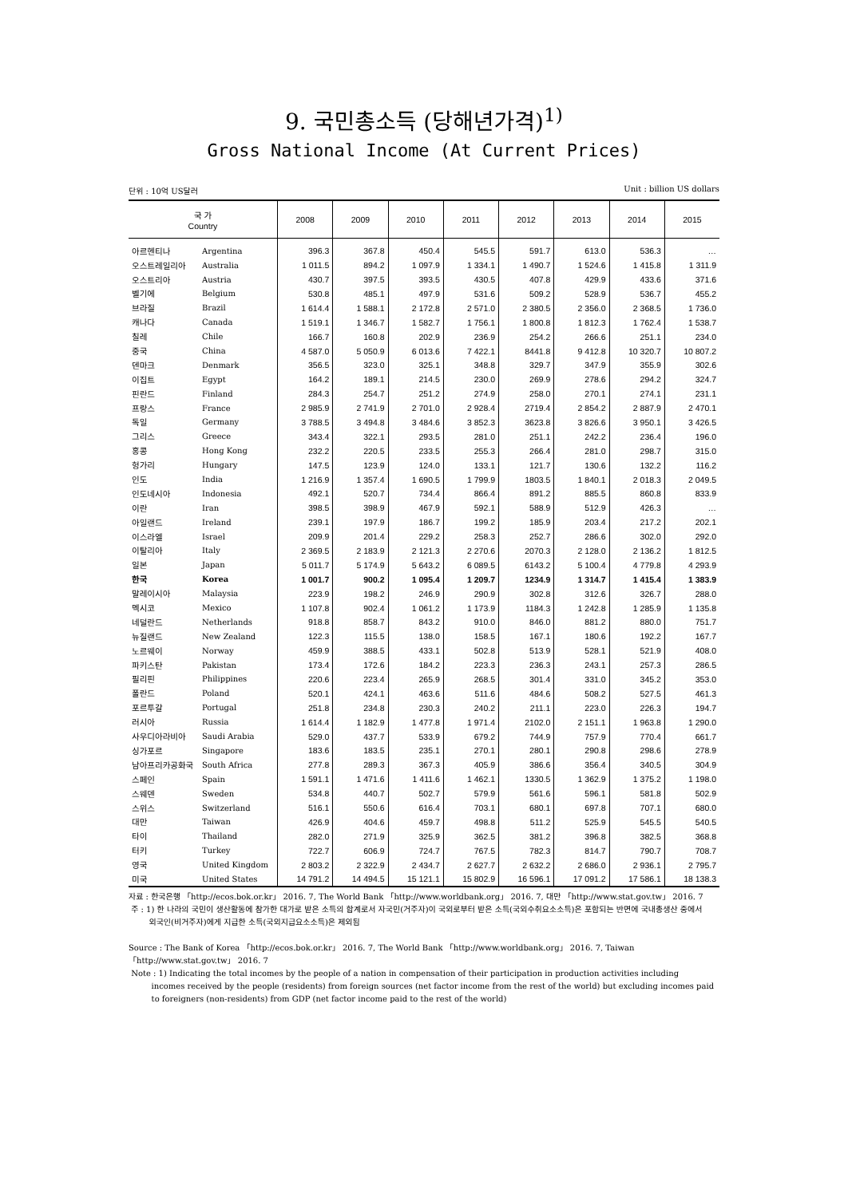9. 국민총소득 (당해년가격)<sup>1)</sup>
Gross National Income (At Current Prices)
단위 : 10억 US달러 Unit : billion US dollars
| 국 가 Country | | 2008 | 2009 | 2010 | 2011 | 2012 | 2013 | 2014 | 2015 |
| --- | --- | --- | --- | --- | --- | --- | --- | --- | --- |
| 아르헨티나 | Argentina | 396.3 | 367.8 | 450.4 | 545.5 | 591.7 | 613.0 | 536.3 | … |
| 오스트레일리아 | Australia | 1 011.5 | 894.2 | 1 097.9 | 1 334.1 | 1 490.7 | 1 524.6 | 1 415.8 | 1 311.9 |
| 오스트리아 | Austria | 430.7 | 397.5 | 393.5 | 430.5 | 407.8 | 429.9 | 433.6 | 371.6 |
| 벨기에 | Belgium | 530.8 | 485.1 | 497.9 | 531.6 | 509.2 | 528.9 | 536.7 | 455.2 |
| 브라질 | Brazil | 1 614.4 | 1 588.1 | 2 172.8 | 2 571.0 | 2 380.5 | 2 356.0 | 2 368.5 | 1 736.0 |
| 캐나다 | Canada | 1 519.1 | 1 346.7 | 1 582.7 | 1 756.1 | 1 800.8 | 1 812.3 | 1 762.4 | 1 538.7 |
| 칠레 | Chile | 166.7 | 160.8 | 202.9 | 236.9 | 254.2 | 266.6 | 251.1 | 234.0 |
| 중국 | China | 4 587.0 | 5 050.9 | 6 013.6 | 7 422.1 | 8441.8 | 9 412.8 | 10 320.7 | 10 807.2 |
| 덴마크 | Denmark | 356.5 | 323.0 | 325.1 | 348.8 | 329.7 | 347.9 | 355.9 | 302.6 |
| 이집트 | Egypt | 164.2 | 189.1 | 214.5 | 230.0 | 269.9 | 278.6 | 294.2 | 324.7 |
| 핀란드 | Finland | 284.3 | 254.7 | 251.2 | 274.9 | 258.0 | 270.1 | 274.1 | 231.1 |
| 프랑스 | France | 2 985.9 | 2 741.9 | 2 701.0 | 2 928.4 | 2719.4 | 2 854.2 | 2 887.9 | 2 470.1 |
| 독일 | Germany | 3 788.5 | 3 494.8 | 3 484.6 | 3 852.3 | 3623.8 | 3 826.6 | 3 950.1 | 3 426.5 |
| 그리스 | Greece | 343.4 | 322.1 | 293.5 | 281.0 | 251.1 | 242.2 | 236.4 | 196.0 |
| 홍콩 | Hong Kong | 232.2 | 220.5 | 233.5 | 255.3 | 266.4 | 281.0 | 298.7 | 315.0 |
| 헝가리 | Hungary | 147.5 | 123.9 | 124.0 | 133.1 | 121.7 | 130.6 | 132.2 | 116.2 |
| 인도 | India | 1 216.9 | 1 357.4 | 1 690.5 | 1 799.9 | 1803.5 | 1 840.1 | 2 018.3 | 2 049.5 |
| 인도네시아 | Indonesia | 492.1 | 520.7 | 734.4 | 866.4 | 891.2 | 885.5 | 860.8 | 833.9 |
| 이란 | Iran | 398.5 | 398.9 | 467.9 | 592.1 | 588.9 | 512.9 | 426.3 | … |
| 아일랜드 | Ireland | 239.1 | 197.9 | 186.7 | 199.2 | 185.9 | 203.4 | 217.2 | 202.1 |
| 이스라엘 | Israel | 209.9 | 201.4 | 229.2 | 258.3 | 252.7 | 286.6 | 302.0 | 292.0 |
| 이탈리아 | Italy | 2 369.5 | 2 183.9 | 2 121.3 | 2 270.6 | 2070.3 | 2 128.0 | 2 136.2 | 1 812.5 |
| 일본 | Japan | 5 011.7 | 5 174.9 | 5 643.2 | 6 089.5 | 6143.2 | 5 100.4 | 4 779.8 | 4 293.9 |
| 한국 | Korea | 1 001.7 | 900.2 | 1 095.4 | 1 209.7 | 1234.9 | 1 314.7 | 1 415.4 | 1 383.9 |
| 말레이시아 | Malaysia | 223.9 | 198.2 | 246.9 | 290.9 | 302.8 | 312.6 | 326.7 | 288.0 |
| 멕시코 | Mexico | 1 107.8 | 902.4 | 1 061.2 | 1 173.9 | 1184.3 | 1 242.8 | 1 285.9 | 1 135.8 |
| 네덜란드 | Netherlands | 918.8 | 858.7 | 843.2 | 910.0 | 846.0 | 881.2 | 880.0 | 751.7 |
| 뉴질랜드 | New Zealand | 122.3 | 115.5 | 138.0 | 158.5 | 167.1 | 180.6 | 192.2 | 167.7 |
| 노르웨이 | Norway | 459.9 | 388.5 | 433.1 | 502.8 | 513.9 | 528.1 | 521.9 | 408.0 |
| 파키스탄 | Pakistan | 173.4 | 172.6 | 184.2 | 223.3 | 236.3 | 243.1 | 257.3 | 286.5 |
| 필리핀 | Philippines | 220.6 | 223.4 | 265.9 | 268.5 | 301.4 | 331.0 | 345.2 | 353.0 |
| 폴란드 | Poland | 520.1 | 424.1 | 463.6 | 511.6 | 484.6 | 508.2 | 527.5 | 461.3 |
| 포르투갈 | Portugal | 251.8 | 234.8 | 230.3 | 240.2 | 211.1 | 223.0 | 226.3 | 194.7 |
| 러시아 | Russia | 1 614.4 | 1 182.9 | 1 477.8 | 1 971.4 | 2102.0 | 2 151.1 | 1 963.8 | 1 290.0 |
| 사우디아라비아 | Saudi Arabia | 529.0 | 437.7 | 533.9 | 679.2 | 744.9 | 757.9 | 770.4 | 661.7 |
| 싱가포르 | Singapore | 183.6 | 183.5 | 235.1 | 270.1 | 280.1 | 290.8 | 298.6 | 278.9 |
| 남아프리카공화국 | South Africa | 277.8 | 289.3 | 367.3 | 405.9 | 386.6 | 356.4 | 340.5 | 304.9 |
| 스페인 | Spain | 1 591.1 | 1 471.6 | 1 411.6 | 1 462.1 | 1330.5 | 1 362.9 | 1 375.2 | 1 198.0 |
| 스웨덴 | Sweden | 534.8 | 440.7 | 502.7 | 579.9 | 561.6 | 596.1 | 581.8 | 502.9 |
| 스위스 | Switzerland | 516.1 | 550.6 | 616.4 | 703.1 | 680.1 | 697.8 | 707.1 | 680.0 |
| 대만 | Taiwan | 426.9 | 404.6 | 459.7 | 498.8 | 511.2 | 525.9 | 545.5 | 540.5 |
| 타이 | Thailand | 282.0 | 271.9 | 325.9 | 362.5 | 381.2 | 396.8 | 382.5 | 368.8 |
| 터키 | Turkey | 722.7 | 606.9 | 724.7 | 767.5 | 782.3 | 814.7 | 790.7 | 708.7 |
| 영국 | United Kingdom | 2 803.2 | 2 322.9 | 2 434.7 | 2 627.7 | 2 632.2 | 2 686.0 | 2 936.1 | 2 795.7 |
| 미국 | United States | 14 791.2 | 14 494.5 | 15 121.1 | 15 802.9 | 16 596.1 | 17 091.2 | 17 586.1 | 18 138.3 |
자료 : 한국은행 「http://ecos.bok.or.kr」 2016. 7, The World Bank 「http://www.worldbank.org」 2016. 7, 대만 「http://www.stat.gov.tw」 2016. 7
주 : 1) 한 나라의 국민이 생산활동에 참가한 대가로 받은 소득의 합계로서 자국민(거주자)이 국외로부터 받은 소득(국외수취요소소득)은 포함되는 반면에 국내총생산 중에서
외국인(비거주자)에게 지급한 소득(국외지급요소소득)은 제외됨
Source : The Bank of Korea 「http://ecos.bok.or.kr」 2016. 7, The World Bank 「http://www.worldbank.org」 2016. 7, Taiwan 「http://www.stat.gov.tw」 2016. 7
Note : 1) Indicating the total incomes by the people of a nation in compensation of their participation in production activities including
incomes received by the people (residents) from foreign sources (net factor income from the rest of the world) but excluding incomes paid
to foreigners (non-residents) from GDP (net factor income paid to the rest of the world)